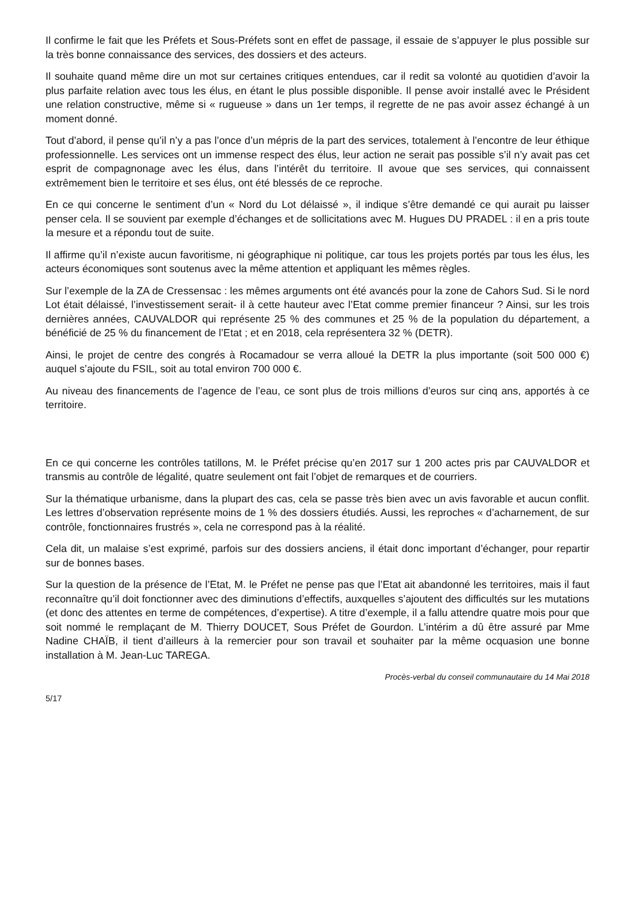Il confirme le fait que les Préfets et Sous-Préfets sont en effet de passage, il essaie de s’appuyer le plus possible sur la très bonne connaissance des services, des dossiers et des acteurs.
Il souhaite quand même dire un mot sur certaines critiques entendues, car il redit sa volonté au quotidien d’avoir la plus parfaite relation avec tous les élus, en étant le plus possible disponible. Il pense avoir installé avec le Président une relation constructive, même si « rugueuse » dans un 1er temps, il regrette de ne pas avoir assez échangé à un moment donné.
Tout d’abord, il pense qu’il n’y a pas l’once d’un mépris de la part des services, totalement à l’encontre de leur éthique professionnelle. Les services ont un immense respect des élus, leur action ne serait pas possible s’il n’y avait pas cet esprit de compagnonage avec les élus, dans l’intérêt du territoire. Il avoue que ses services, qui connaissent extrêmement bien le territoire et ses élus, ont été blessés de ce reproche.
En ce qui concerne le sentiment d’un « Nord du Lot délaissé », il indique s’être demandé ce qui aurait pu laisser penser cela. Il se souvient par exemple d’échanges et de sollicitations avec M. Hugues DU PRADEL : il en a pris toute la mesure et a répondu tout de suite.
Il affirme qu’il n’existe aucun favoritisme, ni géographique ni politique, car tous les projets portés par tous les élus, les acteurs économiques sont soutenus avec la même attention et appliquant les mêmes règles.
Sur l’exemple de la ZA de Cressensac : les mêmes arguments ont été avancés pour la zone de Cahors Sud. Si le nord Lot était délaissé, l’investissement serait- il à cette hauteur avec l’Etat comme premier financeur ? Ainsi, sur les trois dernières années, CAUVALDOR qui représente 25 % des communes et 25 % de la population du département, a bénéficié de 25 % du financement de l’Etat ; et en 2018, cela représentera 32 % (DETR).
Ainsi, le projet de centre des congrés à Rocamadour se verra alloué la DETR la plus importante (soit 500 000 €) auquel s’ajoute du FSIL, soit au total environ 700 000 €.
Au niveau des financements de l’agence de l’eau, ce sont plus de trois millions d’euros sur cinq ans, apportés à ce territoire.
En ce qui concerne les contrôles tatillons, M. le Préfet précise qu’en 2017 sur 1 200 actes pris par CAUVALDOR et transmis au contrôle de légalité, quatre seulement ont fait l’objet de remarques et de courriers.
Sur la thématique urbanisme, dans la plupart des cas, cela se passe très bien avec un avis favorable et aucun conflit. Les lettres d’observation représente moins de 1 % des dossiers étudiés. Aussi, les reproches « d’acharnement, de sur contrôle, fonctionnaires frustrés », cela ne correspond pas à la réalité.
Cela dit, un malaise s’est exprimé, parfois sur des dossiers anciens, il était donc important d’échanger, pour repartir sur de bonnes bases.
Sur la question de la présence de l’Etat, M. le Préfet ne pense pas que l’Etat ait abandonné les territoires, mais il faut reconnaître qu’il doit fonctionner avec des diminutions d’effectifs, auxquelles s’ajoutent des difficultés sur les mutations (et donc des attentes en terme de compétences, d’expertise). A titre d’exemple, il a fallu attendre quatre mois pour que soit nommé le remplaçant de M. Thierry DOUCET, Sous Préfet de Gourdon. L’intérim a dû être assuré par Mme Nadine CHAÏB, il tient d’ailleurs à la remercier pour son travail et souhaiter par la même ocquasion une bonne installation à M. Jean-Luc TAREGA.
Procès-verbal du conseil communautaire du 14 Mai 2018
5/17